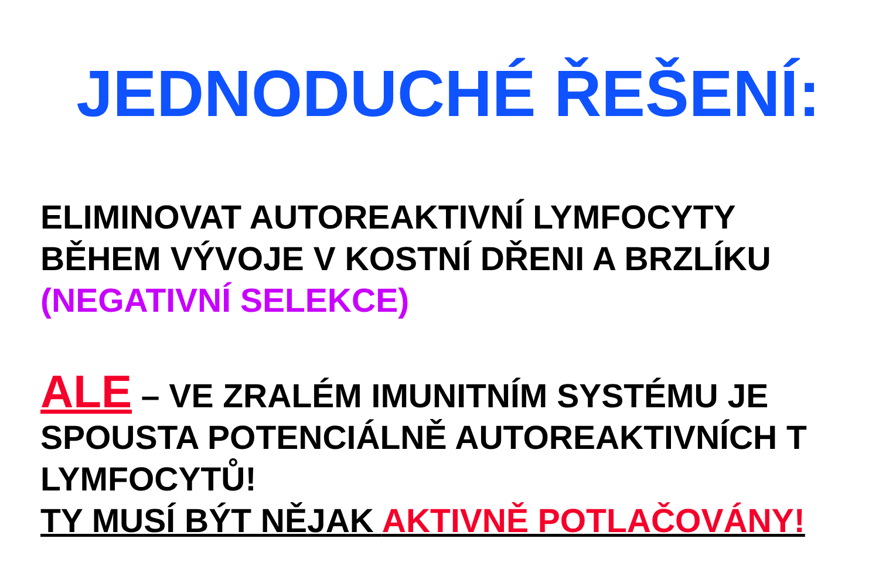JEDNODUCHÉ ŘEŠENÍ:
ELIMINOVAT AUTOREAKTIVNÍ LYMFOCYTY
BĚHEM VÝVOJE V KOSTNÍ DŘENI A BRZLÍKU
(NEGATIVNÍ SELEKCE)
ALE – VE ZRALÉM IMUNITNÍM SYSTÉMU JE
SPOUSTA POTENCIÁLNĚ AUTOREAKTIVNÍCH T
LYMFOCYTŮ!
TY MUSÍ BÝT NĚJAK AKTIVNĚ POTLAČOVÁNY!